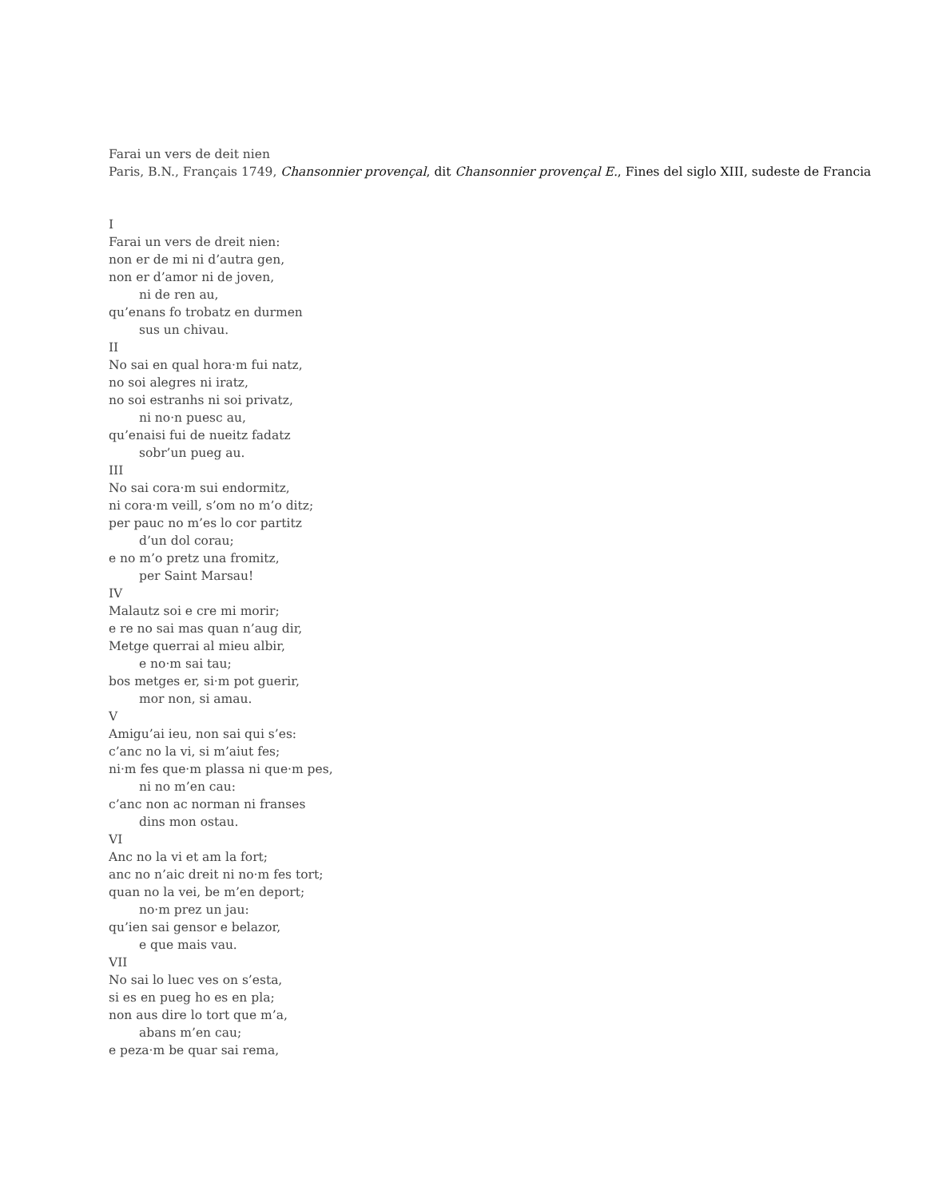Farai un vers de deit nien
Paris, B.N., Français 1749, Chansonnier provençal, dit Chansonnier provençal E., Fines del siglo XIII, sudeste de Francia
I
Farai un vers de dreit nien:
non er de mi ni d’autra gen,
non er d’amor ni de joven,
ni de ren au,
qu’enans fo trobatz en durmen
sus un chivau.
II
No sai en qual hora·m fui natz,
no soi alegres ni iratz,
no soi estranhs ni soi privatz,
ni no·n puesc au,
qu’enaisi fui de nueitz fadatz
sobr’un pueg au.
III
No sai cora·m sui endormitz,
ni cora·m veill, s’om no m’o ditz;
per pauc no m’es lo cor partitz
d’un dol corau;
e no m’o pretz una fromitz,
per Saint Marsau!
IV
Malautz soi e cre mi morir;
e re no sai mas quan n’aug dir,
Metge querrai al mieu albir,
e no·m sai tau;
bos metges er, si·m pot guerir,
mor non, si amau.
V
Amigu’ai ieu, non sai qui s’es:
c’anc no la vi, si m’aiut fes;
ni·m fes que·m plassa ni que·m pes,
ni no m’en cau:
c’anc non ac norman ni franses
dins mon ostau.
VI
Anc no la vi et am la fort;
anc no n’aic dreit ni no·m fes tort;
quan no la vei, be m’en deport;
no·m prez un jau:
qu’ien sai gensor e belazor,
e que mais vau.
VII
No sai lo luec ves on s’esta,
si es en pueg ho es en pla;
non aus dire lo tort que m’a,
abans m’en cau;
e peza·m be quar sai rema,